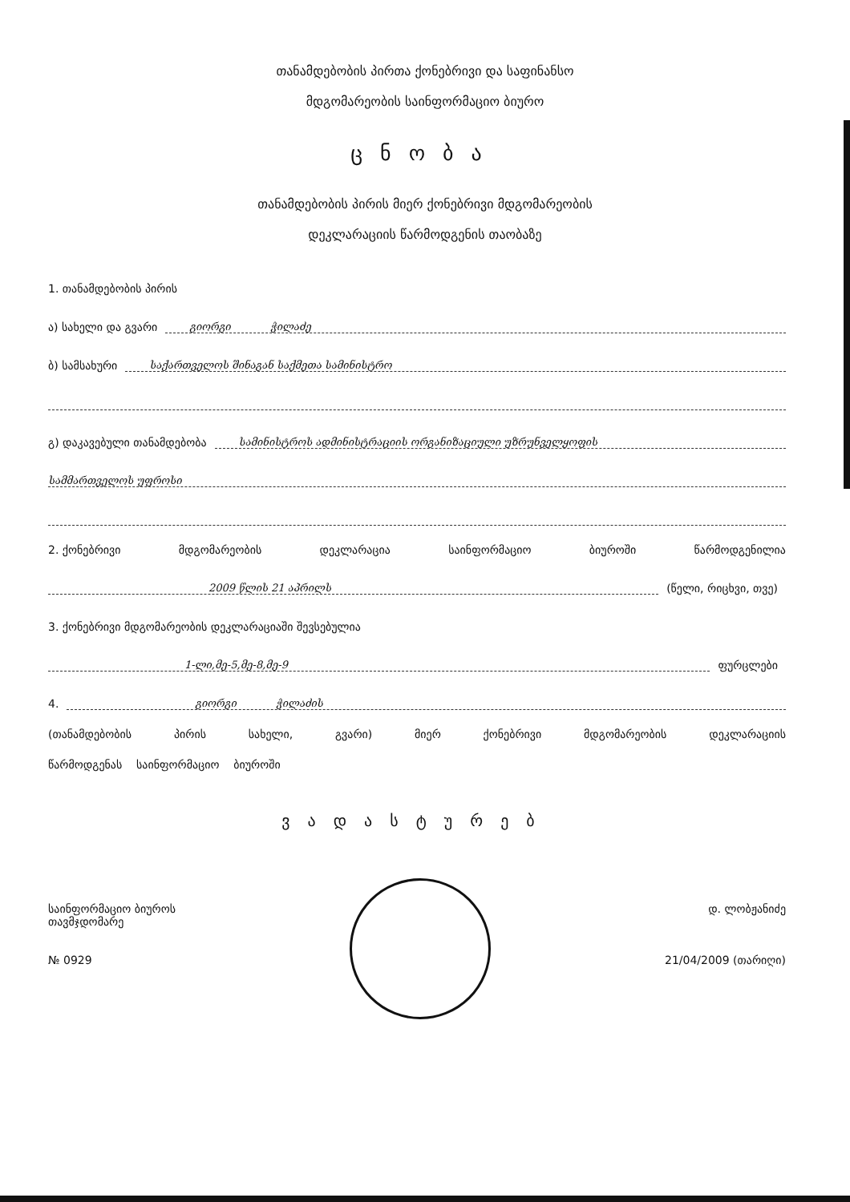თანამდებობის პირთა ქონებრივი და საფინანსო
მდგომარეობის საინფორმაციო ბიურო
ცნობა
თანამდებობის პირის მიერ ქონებრივი მდგომარეობის
დეკლარაციის წარმოდგენის თაობაზე
1. თანამდებობის პირის
ა) სახელი და გვარი გიორგი ჭილაძე
ბ) სამსახური საქართველოს შინაგან საქმეთა სამინისტრო
გ) დაკავებული თანამდებობა სამინისტროს ადმინისტრაციის ორგანიზაციული უზრუნველყოფის
სამმართველოს უფროსი
2. ქონებრივი მდგომარეობის დეკლარაცია საინფორმაციო ბიუროში წარმოდგენილია
2009 წლის 21 აპრილს (წელი, რიცხვი, თვე)
3. ქონებრივი მდგომარეობის დეკლარაციაში შევსებულია
1-ლი,მე-5,მე-8,მე-9 ფურცლები
4. გიორგი ჭილაძის
(თანამდებობის პირის სახელი, გვარი) მიერ ქონებრივი მდგომარეობის დეკლარაციის
წარმოდგენას საინფორმაციო ბიუროში
ვადასტურებ
საინფორმაციო ბიუროს
თავმჯდომარე
№ 0929
დ. ლობჟანიძე
21/04/2009 (თარიღი)